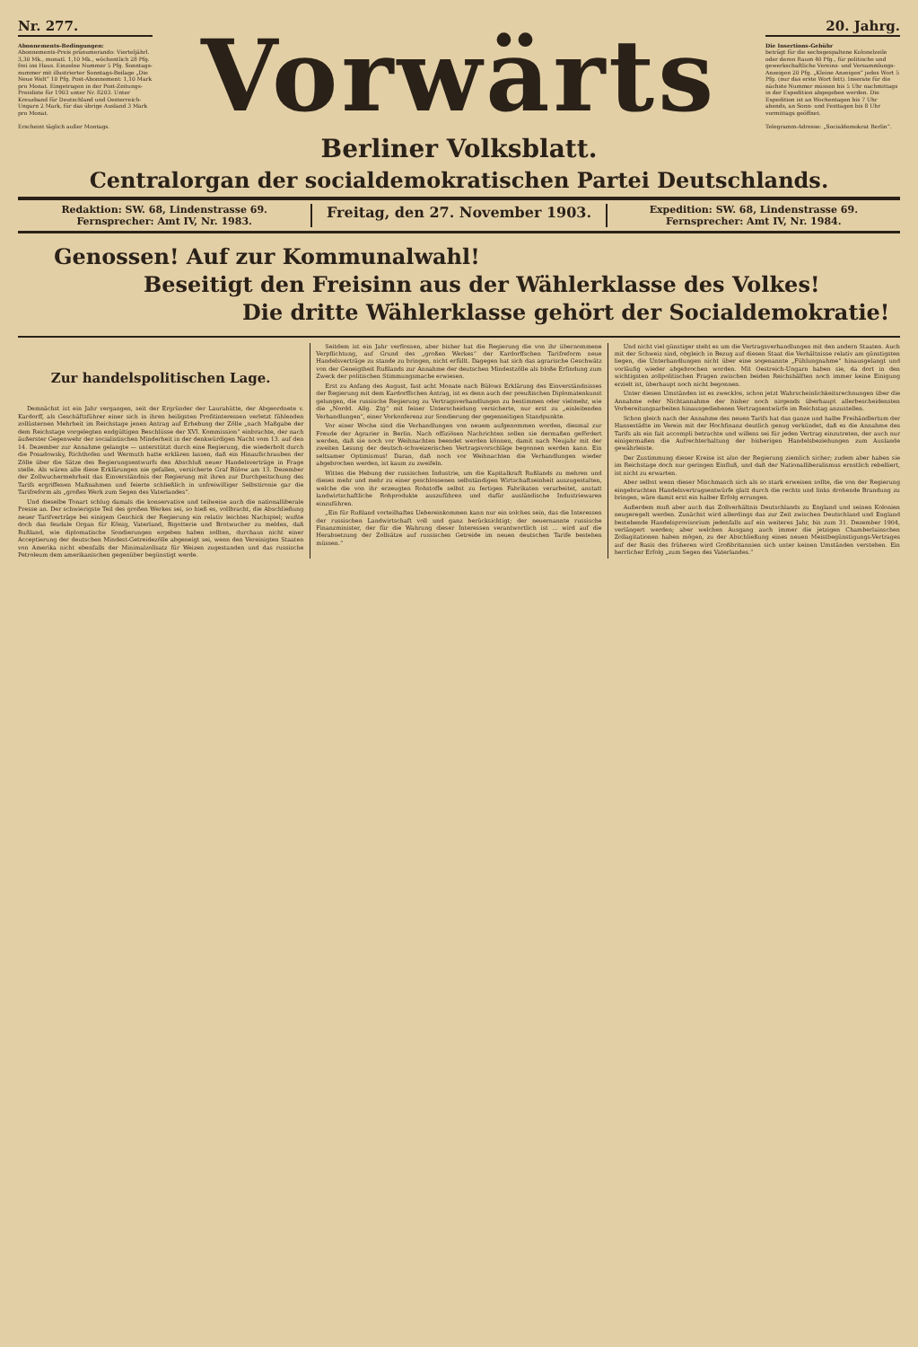Nr. 277.
Abonnements-Bedingungen:
Abonnements-Preis pränumerando: Vierteljährl. 3,30 Mk., monatl. 1,10 Mk., wöchentlich 28 Pfg. frei ins Haus. Einzelne Nummer 5 Pfg. Sonntags-nummer mit illustrierter Sonntags-Beilage „Die Neue Welt“ 10 Pfg. Post-Abonnement: 1,10 Mark pro Monat. Eingetragen in der Post-Zeitungs-Preisliste für 1903 unter Nr. 8203. Unter Kreuzband für Deutschland und Oesterreich-Ungarn 2 Mark, für das übrige Ausland 3 Mark pro Monat.
Erscheint täglich außer Montags.
Vorwärts
Berliner Volksblatt.
20. Jahrg.
Die Insertions-Gebühr
beträgt für die sechsgespaltene Kolonelzeile oder deren Raum 40 Pfg., für politische und gewerkschaftliche Vereins- und Versammlungs-Anzeigen 20 Pfg. „Kleine Anzeigen“ jedes Wort 5 Pfg. (nur das erste Wort fett). Inserate für die nächste Nummer müssen bis 5 Uhr nachmittags in der Expedition abgegeben werden. Die Expedition ist an Wochentagen bis 7 Uhr abends, an Sonn- und Festtagen bis 8 Uhr vormittags geöffnet.
Telegramm-Adresse: „Socialdemokrat Berlin“.
Centralorgan der socialdemokratischen Partei Deutschlands.
Redaktion: SW. 68, Lindenstrasse 69.
Fernsprecher: Amt IV, Nr. 1983.
Freitag, den 27. November 1903.
Expedition: SW. 68, Lindenstrasse 69.
Fernsprecher: Amt IV, Nr. 1984.
Genossen! Auf zur Kommunalwahl!
Beseitigt den Freisinn aus der Wählerklasse des Volkes!
Die dritte Wählerklasse gehört der Socialdemokratie!
Zur handelspolitischen Lage.
Demnächst ist ein Jahr vergangen, seit der Ergründer der Laurahütte, der Abgeordnete v. Kardorff, als Geschäftsführer einer sich in ihren heiligsten Profitinteressen verletzt fühlenden zollüsternen Mehrheit im Reichstage jenen Antrag auf Erhebung der Zölle „nach Maßgabe der dem Reichstage vorgelegten endgültigen Beschlüsse der XVI. Kommission“ einbrachte, der nach äußerster Gegenwehr der socialistischen Minderheit in der denkwürdigen Nacht vom 13. auf den 14. Dezember zur Annahme gelangte — unterstützt durch eine Regierung, die wiederholt durch die Posadowsky, Richthofen und Wermuth hatte erklären lassen, daß ein Hinaufschrauben der Zölle über die Sätze des Regierungsentwurfs den Abschluß neuer Handelsverträge in Frage stelle. Als wären alle diese Erklärungen nie gefallen, versicherte Graf Bülow am 13. Dezember der Zollwuchermehrheit das Einverständnis der Regierung mit ihren zur Durchpeitschung des Tarifs ergriffenen Maßnahmen und feierte schließlich in unfreiwilliger Selbstironie gar die Tarifreform als „großes Werk zum Segen des Vaterlandes“.
Und dieselbe Tonart schlug damals die konservative und teilweise auch die nationalliberale Presse an. Der schwierigste Teil des großen Werkes sei, so hieß es, vollbracht, die Abschließung neuer Tarifverträge bei einigem Geschick der Regierung ein relativ leichtes Nachspiel; wußte doch das feudale Organ für König, Vaterland, Bigotterie und Brotwucher zu melden, daß Rußland, wie diplomatische Sondierungen ergeben haben sollten, durchaus nicht einer Acceptierung der deutschen Mindest-Getreidezölle abgeneigt sei, wenn den Vereinigten Staaten von Amerika nicht ebenfalls der Minimalzollsatz für Weizen zugestanden und das russische Petroleum dem amerikanischen gegenüber begünstigt werde.
Seitdem ist ein Jahr verflossen, aber bisher hat die Regierung die von ihr übernommene Verpflichtung, auf Grund des „großen Werkes“ der Kardorffschen Tarifreform neue Handelsverträge zu stande zu bringen, nicht erfüllt. Dagegen hat sich das agrarische Geschwätz von der Geneigtheit Rußlands zur Annahme der deutschen Mindestzölle als bloße Erfindung zum Zweck der politischen Stimmungsmache erwiesen.
Erst zu Anfang des August, fast acht Monate nach Bülows Erklärung des Einverständnisses der Regierung mit dem Kardorffschen Antrag, ist es denn auch der preußischen Diplomatenkunst gelungen, die russische Regierung zu Vertragsverhandlungen zu bestimmen oder vielmehr, wie die „Nordd. Allg. Ztg“ mit feiner Unterscheidung versicherte, nur erst zu „einleitenden Verhandlungen“, einer Vorkonferenz zur Sondierung der gegenseitigen Standpunkte.
Vor einer Woche sind die Verhandlungen von neuem aufgenommen worden, diesmal zur Freude der Agrarier in Berlin. Nach offiziösen Nachrichten sollen sie dermaßen gefördert werden, daß sie noch vor Weihnachten beendet werden können, damit nach Neujahr mit der zweiten Lesung der deutsch-schweizerischen Vertragsvorschläge begonnen werden kann. Ein seltsamer Optimismus! Daran, daß noch vor Weihnachten die Verhandlungen wieder abgebrochen werden, ist kaum zu zweifeln.
Wittes die Hebung der russischen Industrie, um die Kapitalkraft Rußlands zu mehren und dieses mehr und mehr zu einer geschlossenen selbständigen Wirtschaftseinheit auszugestalten, welche die von ihr erzeugten Rohstoffe selbst zu fertigen Fabrikaten verarbeitet, anstatt landwirtschaftliche Rohprodukte auszuführen und dafür ausländische Industriewaren einzuführen.
„Ein für Rußland vorteilhaftes Uebereinkommen kann nur ein solches sein, das die Interessen der russischen Landwirtschaft voll und ganz berücksichtigt; der neuernannte russische Finanzminister, der für die Wahrung dieser Interessen verantwortlich ist ... wird auf die Herabsetzung der Zollsätze auf russisches Getreide im neuen deutschen Tarife bestehen müssen.“
Und nicht viel günstiger steht es um die Vertragsverhandlungen mit den andern Staaten. Auch mit der Schweiz sind, obgleich in Bezug auf diesen Staat die Verhältnisse relativ am günstigsten liegen, die Unterhandlungen nicht über eine sogenannte „Fühlungnahme“ hinausgelangt und vorläufig wieder abgebrochen worden. Mit Oestreich-Ungarn haben sie, da dort in den wichtigsten zollpolitischen Fragen zwischen beiden Reichshälften noch immer keine Einigung erzielt ist, überhaupt noch nicht begonnen.
Unter diesen Umständen ist es zwecklos, schon jetzt Wahrscheinlichkeitsrechnungen über die Annahme oder Nichtannahme der bisher noch nirgends überhaupt allerbescheidensten Vorbereitungsarbeiten hinausgediehenen Vertragsentwürfe im Reichstag anzustellen.
Schon gleich nach der Annahme des neuen Tarifs hat das ganze und halbe Freihändlertum der Hansestädte im Verein mit der Hochfinanz deutlich genug verkündet, daß es die Annahme des Tarifs als ein fait accompli betrachte und willens sei für jeden Vertrag einzutreten, der auch nur einigermaßen die Aufrechterhaltung der bisherigen Handelsbeziehungen zum Auslande gewährleiste.
Der Zustimmung dieser Kreise ist also der Regierung ziemlich sicher; zudem aber haben sie im Reichstage doch nur geringen Einfluß, und daß der Nationalliberalismus ernstlich rebelliert, ist nicht zu erwarten.
Aber selbst wenn dieser Mischmasch sich als so stark erweisen sollte, die von der Regierung eingebrachten Handelsvertragsentwürfe glatt durch die rechts und links drohende Brandung zu bringen, wäre damit erst ein halber Erfolg errungen.
Außerdem muß aber auch das Zollverhältnis Deutschlands zu England und seinen Kolonien neugeregelt werden. Zunächst wird allerdings das zur Zeit zwischen Deutschland und England bestehende Handelsprovisorium jedenfalls auf ein weiteres Jahr, bis zum 31. Dezember 1904, verlängert werden; aber welchen Ausgang auch immer die jetzigen Chamberlainschen Zollagitationen haben mögen, zu der Abschließung eines neuen Meistbegünstigungs-Vertrages auf der Basis des früheren wird Großbritannien sich unter keinen Umständen verstehen. Ein herrlicher Erfolg „zum Segen des Vaterlandes.“